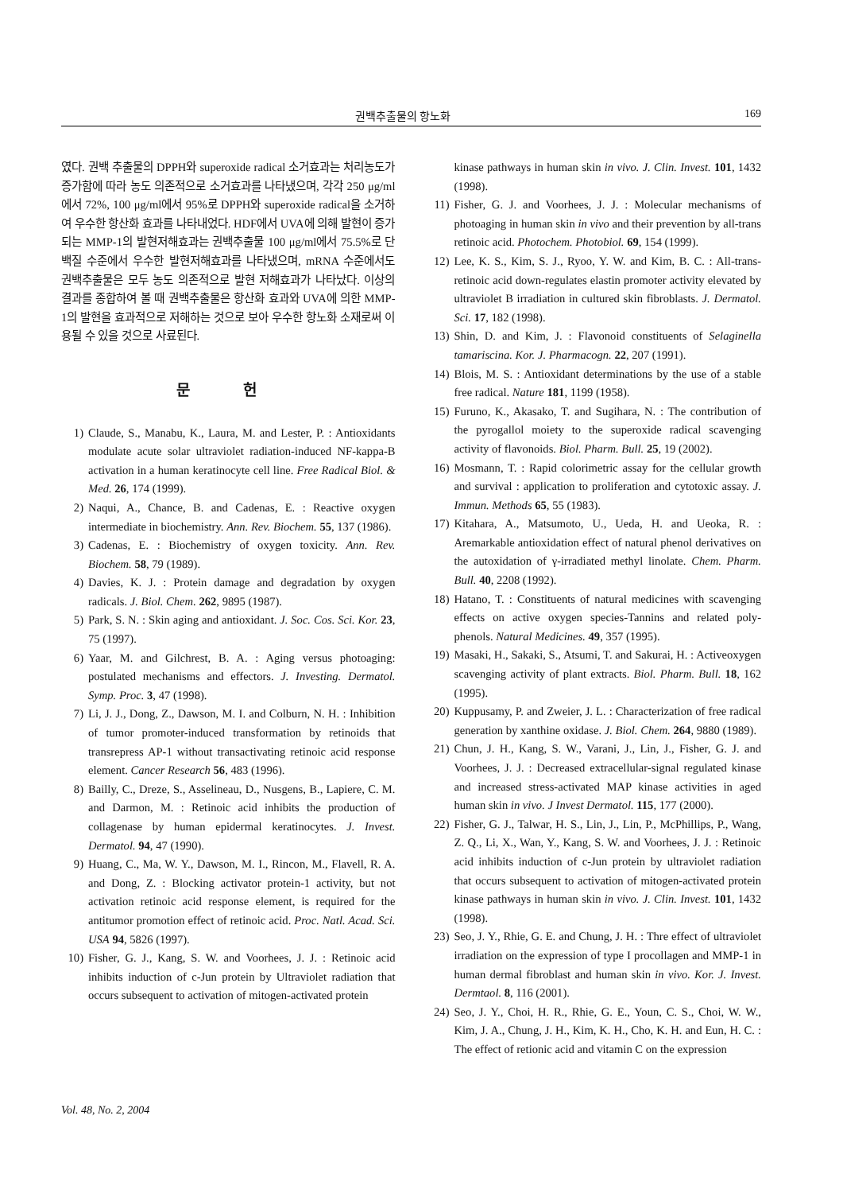권백추출물의 항노화 169
였다. 권백 추출물의 DPPH와 superoxide radical 소거효과는 처리농도가 증가함에 따라 농도 의존적으로 소거효과를 나타냈으며, 각각 250 μg/ml에서 72%, 100 μg/ml에서 95%로 DPPH와 superoxide radical을 소거하여 우수한 항산화 효과를 나타내었다. HDF에서 UVA에 의해 발현이 증가되는 MMP-1의 발현저해효과는 권백추출물 100 μg/ml에서 75.5%로 단백질 수준에서 우수한 발현저해효과를 나타냈으며, mRNA 수준에서도 권백추출물은 모두 농도 의존적으로 발현 저해효과가 나타났다. 이상의 결과를 종합하여 볼 때 권백추출물은 항산화 효과와 UVA에 의한 MMP-1의 발현을 효과적으로 저해하는 것으로 보아 우수한 항노화 소재로써 이용될 수 있을 것으로 사료된다.
문 헌
1) Claude, S., Manabu, K., Laura, M. and Lester, P. : Antioxidants modulate acute solar ultraviolet radiation-induced NF-kappa-B activation in a human keratinocyte cell line. Free Radical Biol. & Med. 26, 174 (1999).
2) Naqui, A., Chance, B. and Cadenas, E. : Reactive oxygen intermediate in biochemistry. Ann. Rev. Biochem. 55, 137 (1986).
3) Cadenas, E. : Biochemistry of oxygen toxicity. Ann. Rev. Biochem. 58, 79 (1989).
4) Davies, K. J. : Protein damage and degradation by oxygen radicals. J. Biol. Chem. 262, 9895 (1987).
5) Park, S. N. : Skin aging and antioxidant. J. Soc. Cos. Sci. Kor. 23, 75 (1997).
6) Yaar, M. and Gilchrest, B. A. : Aging versus photoaging: postulated mechanisms and effectors. J. Investing. Dermatol. Symp. Proc. 3, 47 (1998).
7) Li, J. J., Dong, Z., Dawson, M. I. and Colburn, N. H. : Inhibition of tumor promoter-induced transformation by retinoids that transrepress AP-1 without transactivating retinoic acid response element. Cancer Research 56, 483 (1996).
8) Bailly, C., Dreze, S., Asselineau, D., Nusgens, B., Lapiere, C. M. and Darmon, M. : Retinoic acid inhibits the production of collagenase by human epidermal keratinocytes. J. Invest. Dermatol. 94, 47 (1990).
9) Huang, C., Ma, W. Y., Dawson, M. I., Rincon, M., Flavell, R. A. and Dong, Z. : Blocking activator protein-1 activity, but not activation retinoic acid response element, is required for the antitumor promotion effect of retinoic acid. Proc. Natl. Acad. Sci. USA 94, 5826 (1997).
10) Fisher, G. J., Kang, S. W. and Voorhees, J. J. : Retinoic acid inhibits induction of c-Jun protein by Ultraviolet radiation that occurs subsequent to activation of mitogen-activated protein
kinase pathways in human skin in vivo. J. Clin. Invest. 101, 1432 (1998).
11) Fisher, G. J. and Voorhees, J. J. : Molecular mechanisms of photoaging in human skin in vivo and their prevention by all-trans retinoic acid. Photochem. Photobiol. 69, 154 (1999).
12) Lee, K. S., Kim, S. J., Ryoo, Y. W. and Kim, B. C. : All-trans-retinoic acid down-regulates elastin promoter activity elevated by ultraviolet B irradiation in cultured skin fibroblasts. J. Dermatol. Sci. 17, 182 (1998).
13) Shin, D. and Kim, J. : Flavonoid constituents of Selaginella tamariscina. Kor. J. Pharmacogn. 22, 207 (1991).
14) Blois, M. S. : Antioxidant determinations by the use of a stable free radical. Nature 181, 1199 (1958).
15) Furuno, K., Akasako, T. and Sugihara, N. : The contribution of the pyrogallol moiety to the superoxide radical scavenging activity of flavonoids. Biol. Pharm. Bull. 25, 19 (2002).
16) Mosmann, T. : Rapid colorimetric assay for the cellular growth and survival : application to proliferation and cytotoxic assay. J. Immun. Methods 65, 55 (1983).
17) Kitahara, A., Matsumoto, U., Ueda, H. and Ueoka, R. : Aremarkable antioxidation effect of natural phenol derivatives on the autoxidation of γ-irradiated methyl linolate. Chem. Pharm. Bull. 40, 2208 (1992).
18) Hatano, T. : Constituents of natural medicines with scavenging effects on active oxygen species-Tannins and related poly-phenols. Natural Medicines. 49, 357 (1995).
19) Masaki, H., Sakaki, S., Atsumi, T. and Sakurai, H. : Activeoxygen scavenging activity of plant extracts. Biol. Pharm. Bull. 18, 162 (1995).
20) Kuppusamy, P. and Zweier, J. L. : Characterization of free radical generation by xanthine oxidase. J. Biol. Chem. 264, 9880 (1989).
21) Chun, J. H., Kang, S. W., Varani, J., Lin, J., Fisher, G. J. and Voorhees, J. J. : Decreased extracellular-signal regulated kinase and increased stress-activated MAP kinase activities in aged human skin in vivo. J Invest Dermatol. 115, 177 (2000).
22) Fisher, G. J., Talwar, H. S., Lin, J., Lin, P., McPhillips, P., Wang, Z. Q., Li, X., Wan, Y., Kang, S. W. and Voorhees, J. J. : Retinoic acid inhibits induction of c-Jun protein by ultraviolet radiation that occurs subsequent to activation of mitogen-activated protein kinase pathways in human skin in vivo. J. Clin. Invest. 101, 1432 (1998).
23) Seo, J. Y., Rhie, G. E. and Chung, J. H. : Thre effect of ultraviolet irradiation on the expression of type I procollagen and MMP-1 in human dermal fibroblast and human skin in vivo. Kor. J. Invest. Dermtaol. 8, 116 (2001).
24) Seo, J. Y., Choi, H. R., Rhie, G. E., Youn, C. S., Choi, W. W., Kim, J. A., Chung, J. H., Kim, K. H., Cho, K. H. and Eun, H. C. : The effect of retionic acid and vitamin C on the expression
Vol. 48, No. 2, 2004